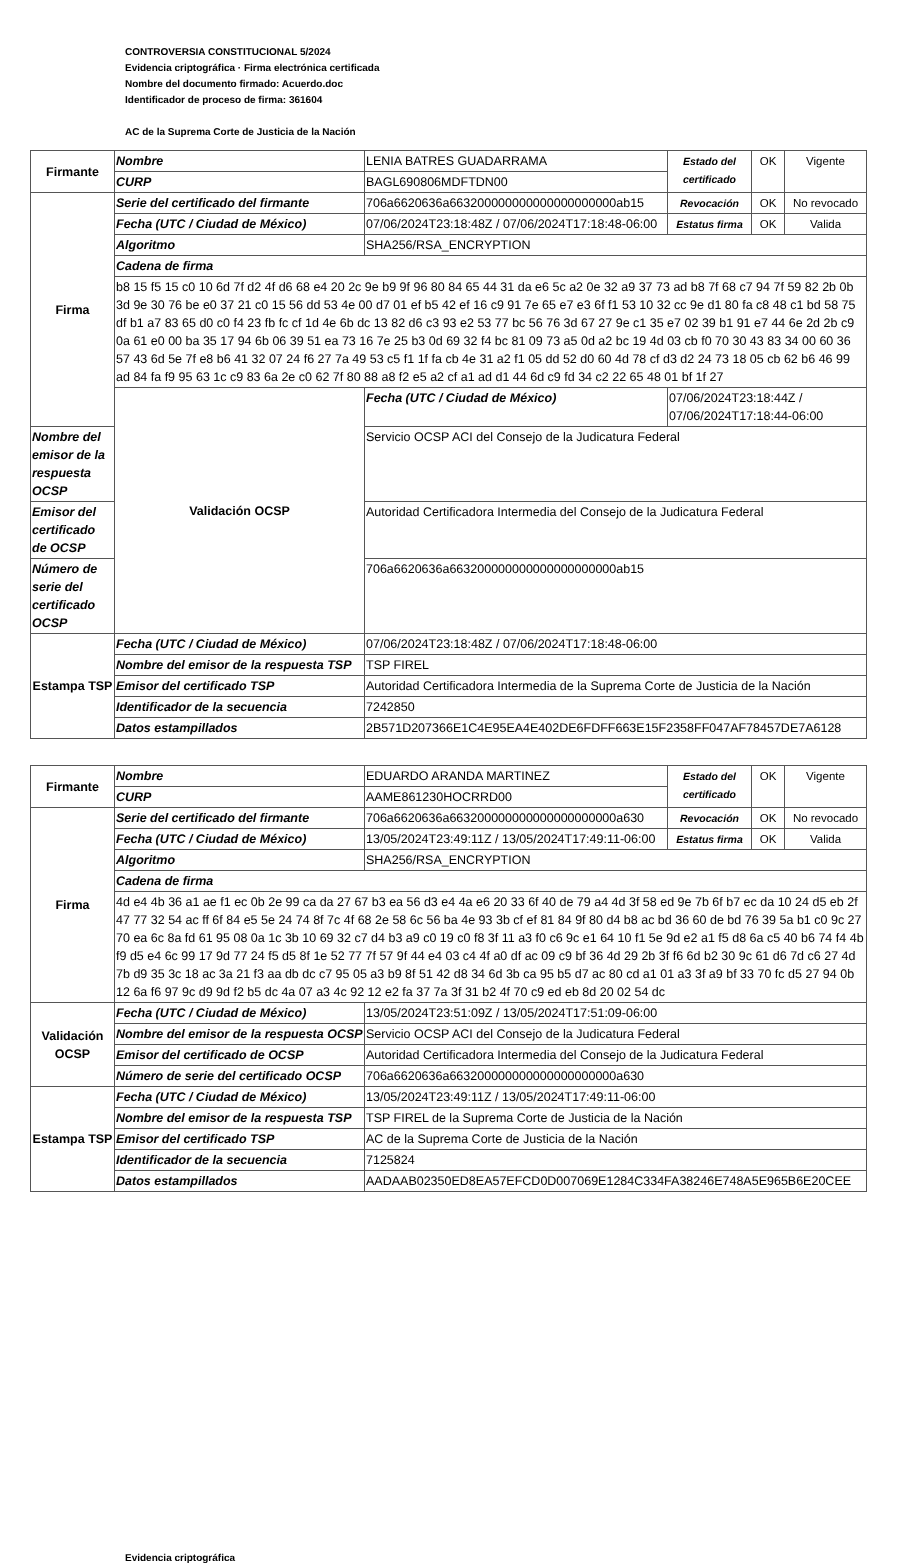CONTROVERSIA CONSTITUCIONAL 5/2024
Evidencia criptográfica · Firma electrónica certificada
Nombre del documento firmado: Acuerdo.doc
Identificador de proceso de firma: 361604
AC de la Suprema Corte de Justicia de la Nación
| Firmante | Nombre | LENIA BATRES GUADARRAMA | Estado del certificado | OK | Vigente |
| | CURP | BAGL690806MDFTDN00 | | | |
| Firma | Serie del certificado del firmante | 706a6620636a663200000000000000000000ab15 | Revocación | OK | No revocado |
| | Fecha (UTC / Ciudad de México) | 07/06/2024T23:18:48Z / 07/06/2024T17:18:48-06:00 | Estatus firma | OK | Valida |
| | Algoritmo | SHA256/RSA_ENCRYPTION | | | |
| | Cadena de firma | | | | |
| | b8 15 f5 15 c0 10 6d 7f d2 4f d6 68 e4 20 2c 9e b9 9f 96 80 84 65 44 31 da e6 5c a2 0e 32 a9 37 73 ad b8 7f 68 c7 94 7f 59 82 2b 0b 3d 9e 30 76 be e0 37 21 c0 15 56 dd 53 4e 00 d7 01 ef b5 42 ef 16 c9 91 7e 65 e7 e3 6f f1 53 10 32 cc 9e d1 80 fa c8 48 c1 bd 58 75 df b1 a7 83 65 d0 c0 f4 23 fb fc cf 1d 4e 6b dc 13 82 d6 c3 93 e2 53 77 bc 56 76 3d 67 27 9e c1 35 e7 02 39 b1 91 e7 44 6e 2d 2b c9 0a 61 e0 00 ba 35 17 94 6b 06 39 51 ea 73 16 7e 25 b3 0d 69 32 f4 bc 81 09 73 a5 0d a2 bc 19 4d 03 cb f0 70 30 43 83 34 00 60 36 57 43 6d 5e 7f e8 b6 41 32 07 24 f6 27 7a 49 53 c5 f1 1f fa cb 4e 31 a2 f1 05 dd 52 d0 60 4d 78 cf d3 d2 24 73 18 05 cb 62 b6 46 99 ad 84 fa f9 95 63 1c c9 83 6a 2e c0 62 7f 80 88 a8 f2 e5 a2 cf a1 ad d1 44 6d c9 fd 34 c2 22 65 48 01 bf 1f 27 | | | | |
| | Validación OCSP | Fecha (UTC / Ciudad de México) | 07/06/2024T23:18:44Z / 07/06/2024T17:18:44-06:00 | | |
| Nombre del emisor de la respuesta OCSP | | Servicio OCSP ACI del Consejo de la Judicatura Federal | | | |
| Emisor del certificado de OCSP | | Autoridad Certificadora Intermedia del Consejo de la Judicatura Federal | | | |
| Número de serie del certificado OCSP | | 706a6620636a663200000000000000000000ab15 | | | |
| Estampa TSP | Fecha (UTC / Ciudad de México) | 07/06/2024T23:18:48Z / 07/06/2024T17:18:48-06:00 | | | |
| | Nombre del emisor de la respuesta TSP | TSP FIREL | | | |
| | Emisor del certificado TSP | Autoridad Certificadora Intermedia de la Suprema Corte de Justicia de la Nación | | | |
| | Identificador de la secuencia | 7242850 | | | |
| | Datos estampillados | 2B571D207366E1C4E95EA4E402DE6FDFF663E15F2358FF047AF78457DE7A6128 | | | |
| Firmante | Nombre | EDUARDO ARANDA MARTINEZ | Estado del certificado | OK | Vigente |
| | CURP | AAME861230HOCRRD00 | | | |
| Firma | Serie del certificado del firmante | 706a6620636a663200000000000000000000a630 | Revocación | OK | No revocado |
| | Fecha (UTC / Ciudad de México) | 13/05/2024T23:49:11Z / 13/05/2024T17:49:11-06:00 | Estatus firma | OK | Valida |
| | Algoritmo | SHA256/RSA_ENCRYPTION | | | |
| | Cadena de firma | | | | |
| | 4d e4 4b 36 a1 ae f1 ec 0b 2e 99 ca da 27 67 b3 ea 56 d3 e4 4a e6 20 33 6f 40 de 79 a4 4d 3f 58 ed 9e 7b 6f b7 ec da 10 24 d5 eb 2f 47 77 32 54 ac ff 6f 84 e5 5e 24 74 8f 7c 4f 68 2e 58 6c 56 ba 4e 93 3b cf ef 81 84 9f 80 d4 b8 ac bd 36 60 de bd 76 39 5a b1 c0 9c 27 70 ea 6c 8a fd 61 95 08 0a 1c 3b 10 69 32 c7 d4 b3 a9 c0 19 c0 f8 3f 11 a3 f0 c6 9c e1 64 10 f1 5e 9d e2 a1 f5 d8 6a c5 40 b6 74 f4 4b f9 d5 e4 6c 99 17 9d 77 24 f5 d5 8f 1e 52 77 7f 57 9f 44 e4 03 c4 4f a0 df ac 09 c9 bf 36 4d 29 2b 3f f6 6d b2 30 9c 61 d6 7d c6 27 4d 7b d9 35 3c 18 ac 3a 21 f3 aa db dc c7 95 05 a3 b9 8f 51 42 d8 34 6d 3b ca 95 b5 d7 ac 80 cd a1 01 a3 3f a9 bf 33 70 fc d5 27 94 0b 12 6a f6 97 9c d9 9d f2 b5 dc 4a 07 a3 4c 92 12 e2 fa 37 7a 3f 31 b2 4f 70 c9 ed eb 8d 20 02 54 dc | | | | |
| Validación OCSP | Fecha (UTC / Ciudad de México) | 13/05/2024T23:51:09Z / 13/05/2024T17:51:09-06:00 | | | |
| | Nombre del emisor de la respuesta OCSP | Servicio OCSP ACI del Consejo de la Judicatura Federal | | | |
| | Emisor del certificado de OCSP | Autoridad Certificadora Intermedia del Consejo de la Judicatura Federal | | | |
| | Número de serie del certificado OCSP | 706a6620636a663200000000000000000000a630 | | | |
| Estampa TSP | Fecha (UTC / Ciudad de México) | 13/05/2024T23:49:11Z / 13/05/2024T17:49:11-06:00 | | | |
| | Nombre del emisor de la respuesta TSP | TSP FIREL de la Suprema Corte de Justicia de la Nación | | | |
| | Emisor del certificado TSP | AC de la Suprema Corte de Justicia de la Nación | | | |
| | Identificador de la secuencia | 7125824 | | | |
| | Datos estampillados | AADAAB02350ED8EA57EFCD0D007069E1284C334FA38246E748A5E965B6E20CEE | | | |
Evidencia criptográfica